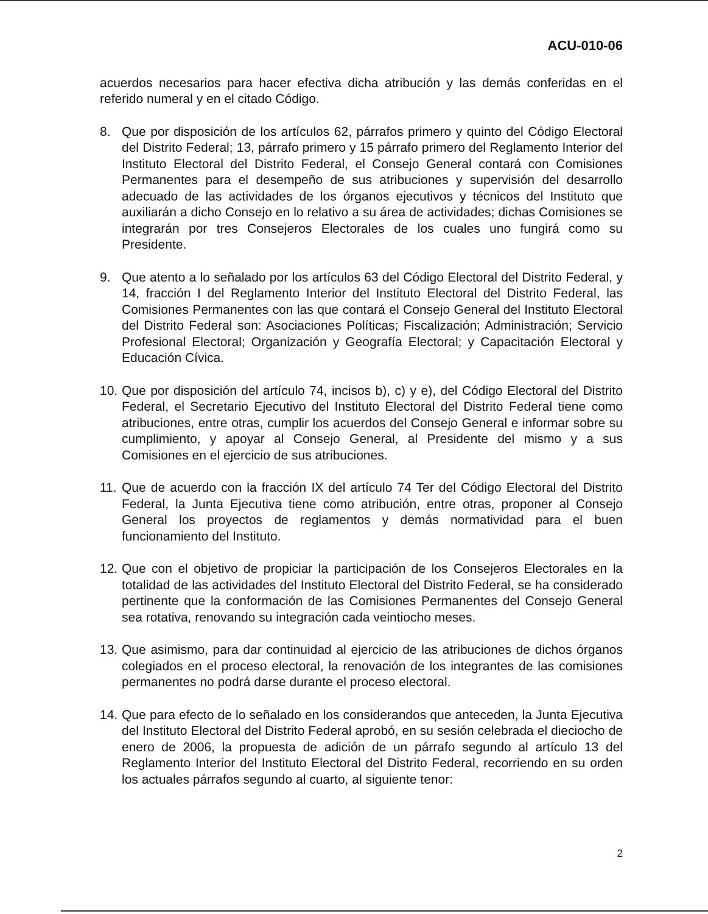ACU-010-06
acuerdos necesarios para hacer efectiva dicha atribución y las demás conferidas en el referido numeral y en el citado Código.
8. Que por disposición de los artículos 62, párrafos primero y quinto del Código Electoral del Distrito Federal; 13, párrafo primero y 15 párrafo primero del Reglamento Interior del Instituto Electoral del Distrito Federal, el Consejo General contará con Comisiones Permanentes para el desempeño de sus atribuciones y supervisión del desarrollo adecuado de las actividades de los órganos ejecutivos y técnicos del Instituto que auxiliarán a dicho Consejo en lo relativo a su área de actividades; dichas Comisiones se integrarán por tres Consejeros Electorales de los cuales uno fungirá como su Presidente.
9. Que atento a lo señalado por los artículos 63 del Código Electoral del Distrito Federal, y 14, fracción I del Reglamento Interior del Instituto Electoral del Distrito Federal, las Comisiones Permanentes con las que contará el Consejo General del Instituto Electoral del Distrito Federal son: Asociaciones Políticas; Fiscalización; Administración; Servicio Profesional Electoral; Organización y Geografía Electoral; y Capacitación Electoral y Educación Cívica.
10.
Que por disposición del artículo 74, incisos b), c) y e), del Código Electoral del Distrito Federal, el Secretario Ejecutivo del Instituto Electoral del Distrito Federal tiene como atribuciones, entre otras, cumplir los acuerdos del Consejo General e informar sobre su cumplimiento, y apoyar al Consejo General, al Presidente del mismo y a sus Comisiones en el ejercicio de sus atribuciones.
11.
Que de acuerdo con la fracción IX del artículo 74 Ter del Código Electoral del Distrito Federal, la Junta Ejecutiva tiene como atribución, entre otras, proponer al Consejo General los proyectos de reglamentos y demás normatividad para el buen funcionamiento del Instituto.
12.
Que con el objetivo de propiciar la participación de los Consejeros Electorales en la totalidad de las actividades del Instituto Electoral del Distrito Federal, se ha considerado pertinente que la conformación de las Comisiones Permanentes del Consejo General sea rotativa, renovando su integración cada veintiocho meses.
13.
Que asimismo, para dar continuidad al ejercicio de las atribuciones de dichos órganos colegiados en el proceso electoral, la renovación de los integrantes de las comisiones permanentes no podrá darse durante el proceso electoral.
14.
Que para efecto de lo señalado en los considerandos que anteceden, la Junta Ejecutiva del Instituto Electoral del Distrito Federal aprobó, en su sesión celebrada el dieciocho de enero de 2006, la propuesta de adición de un párrafo segundo al artículo 13 del Reglamento Interior del Instituto Electoral del Distrito Federal, recorriendo en su orden los actuales párrafos segundo al cuarto, al siguiente tenor:
2